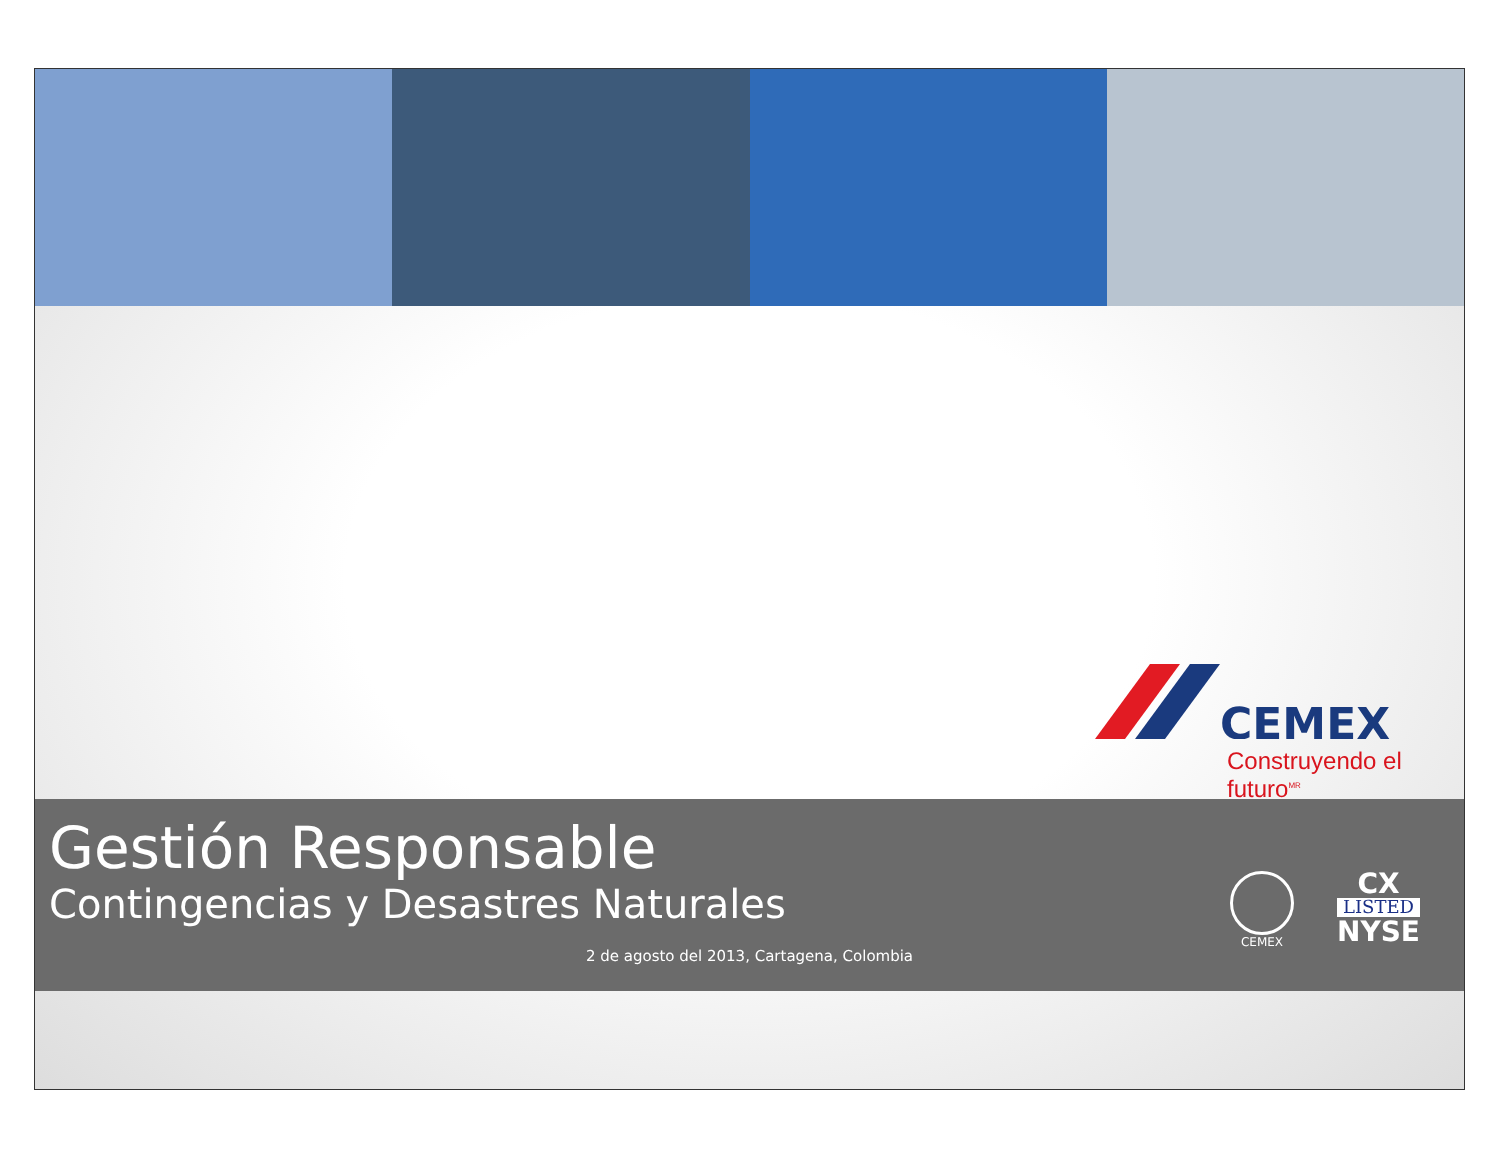CEMEX
Construyendo el futuro<sup>MR</sup>
Gestión Responsable
Contingencias y Desastres Naturales
CEMEX CX
LISTED
NYSE
2 de agosto del 2013, Cartagena, Colombia